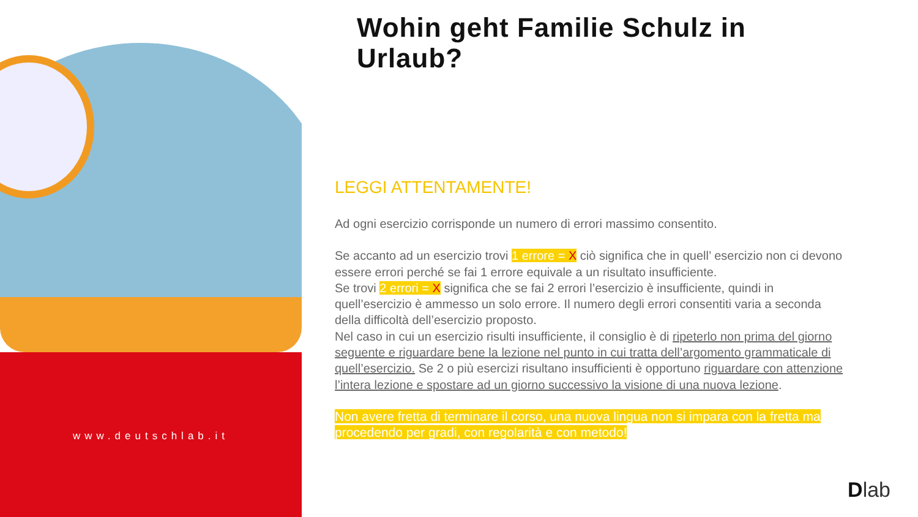www.deutschlab.it
Wohin geht Familie Schulz in Urlaub?
LEGGI ATTENTAMENTE!
Ad ogni esercizio corrisponde un numero di errori massimo consentito.
Se accanto ad un esercizio trovi 1 errore = X ciò significa che in quell’ esercizio non ci devono essere errori perché se fai 1 errore equivale a un risultato insufficiente.
Se trovi 2 errori = X significa che se fai 2 errori l’esercizio è insufficiente, quindi in quell’esercizio è ammesso un solo errore. Il numero degli errori consentiti varia a seconda della difficoltà dell’esercizio proposto.
Nel caso in cui un esercizio risulti insufficiente, il consiglio è di ripeterlo non prima del giorno seguente e riguardare bene la lezione nel punto in cui tratta dell’argomento grammaticale di quell’esercizio. Se 2 o più esercizi risultano insufficienti è opportuno riguardare con attenzione l’intera lezione e spostare ad un giorno successivo la visione di una nuova lezione.
Non avere fretta di terminare il corso, una nuova lingua non si impara con la fretta ma procedendo per gradi, con regolarità e con metodo!
Dlab